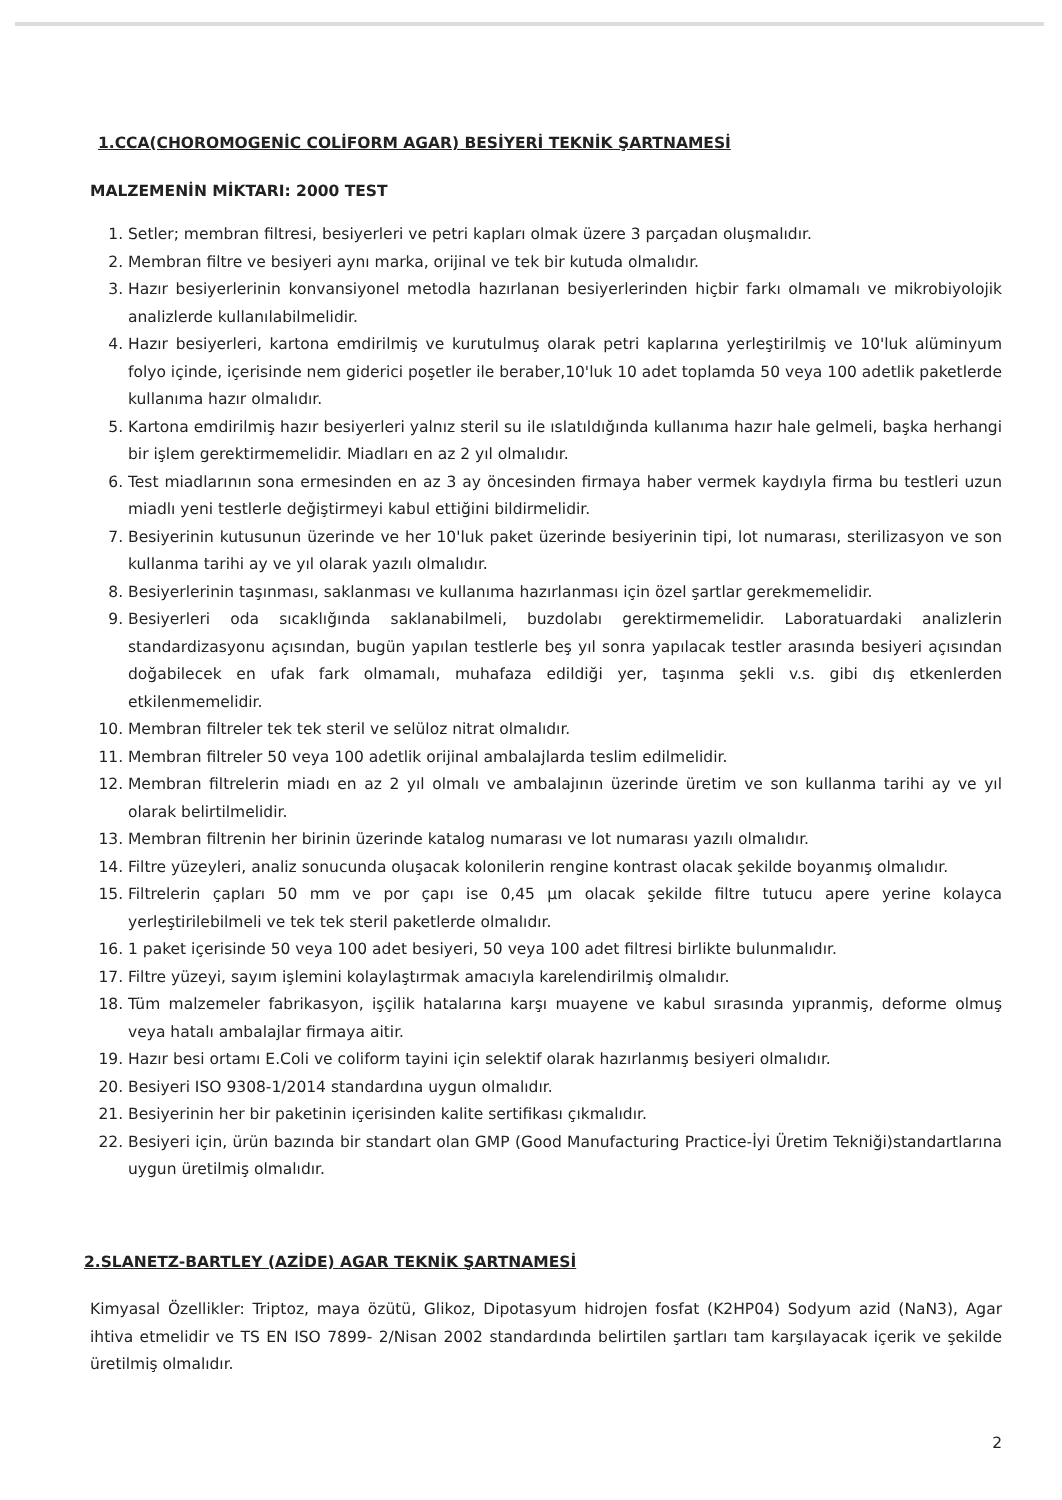1.CCA(CHOROMOGENİC COLİFORM AGAR) BESİYERİ TEKNİK ŞARTNAMESİ
MALZEMENİN MİKTARI: 2000 TEST
1. Setler; membran filtresi, besiyerleri ve petri kapları olmak üzere 3 parçadan oluşmalıdır.
2. Membran filtre ve besiyeri aynı marka, orijinal ve tek bir kutuda olmalıdır.
3. Hazır besiyerlerinin konvansiyonel metodla hazırlanan besiyerlerinden hiçbir farkı olmamalı ve mikrobiyolojik analizlerde kullanılabilmelidir.
4. Hazır besiyerleri, kartona emdirilmiş ve kurutulmuş olarak petri kaplarına yerleştirilmiş ve 10'luk alüminyum folyo içinde, içerisinde nem giderici poşetler ile beraber,10'luk 10 adet toplamda 50 veya 100 adetlik paketlerde kullanıma hazır olmalıdır.
5. Kartona emdirilmiş hazır besiyerleri yalnız steril su ile ıslatıldığında kullanıma hazır hale gelmeli, başka herhangi bir işlem gerektirmemelidir. Miadları en az 2 yıl olmalıdır.
6. Test miadlarının sona ermesinden en az 3 ay öncesinden firmaya haber vermek kaydıyla firma bu testleri uzun miadlı yeni testlerle değiştirmeyi kabul ettiğini bildirmelidir.
7. Besiyerinin kutusunun üzerinde ve her 10'luk paket üzerinde besiyerinin tipi, lot numarası, sterilizasyon ve son kullanma tarihi ay ve yıl olarak yazılı olmalıdır.
8. Besiyerlerinin taşınması, saklanması ve kullanıma hazırlanması için özel şartlar gerekmemelidir.
9. Besiyerleri oda sıcaklığında saklanabilmeli, buzdolabı gerektirmemelidir. Laboratuardaki analizlerin standardizasyonu açısından, bugün yapılan testlerle beş yıl sonra yapılacak testler arasında besiyeri açısından doğabilecek en ufak fark olmamalı, muhafaza edildiği yer, taşınma şekli v.s. gibi dış etkenlerden etkilenmemelidir.
10. Membran filtreler tek tek steril ve selüloz nitrat olmalıdır.
11. Membran filtreler 50 veya 100 adetlik orijinal ambalajlarda teslim edilmelidir.
12. Membran filtrelerin miadı en az 2 yıl olmalı ve ambalajının üzerinde üretim ve son kullanma tarihi ay ve yıl olarak belirtilmelidir.
13. Membran filtrenin her birinin üzerinde katalog numarası ve lot numarası yazılı olmalıdır.
14. Filtre yüzeyleri, analiz sonucunda oluşacak kolonilerin rengine kontrast olacak şekilde boyanmış olmalıdır.
15. Filtrelerin çapları 50 mm ve por çapı ise 0,45 µm olacak şekilde filtre tutucu apere yerine kolayca yerleştirilebilmeli ve tek tek steril paketlerde olmalıdır.
16. 1 paket içerisinde 50 veya 100 adet besiyeri, 50 veya 100 adet filtresi birlikte bulunmalıdır.
17. Filtre yüzeyi, sayım işlemini kolaylaştırmak amacıyla karelendirilmiş olmalıdır.
18. Tüm malzemeler fabrikasyon, işçilik hatalarına karşı muayene ve kabul sırasında yıpranmiş, deforme olmuş veya hatalı ambalajlar firmaya aitir.
19. Hazır besi ortamı E.Coli ve coliform tayini için selektif olarak hazırlanmış besiyeri olmalıdır.
20. Besiyeri ISO 9308-1/2014 standardına uygun olmalıdır.
21. Besiyerinin her bir paketinin içerisinden kalite sertifikası çıkmalıdır.
22. Besiyeri için, ürün bazında bir standart olan GMP (Good Manufacturing Practice-İyi Üretim Tekniği)standartlarına uygun üretilmiş olmalıdır.
2.SLANETZ-BARTLEY (AZİDE) AGAR TEKNİK ŞARTNAMESİ
Kimyasal Özellikler: Triptoz, maya özütü, Glikoz, Dipotasyum hidrojen fosfat (K2HP04) Sodyum azid (NaN3), Agar ihtiva etmelidir ve TS EN ISO 7899- 2/Nisan 2002 standardında belirtilen şartları tam karşılayacak içerik ve şekilde üretilmiş olmalıdır.
2